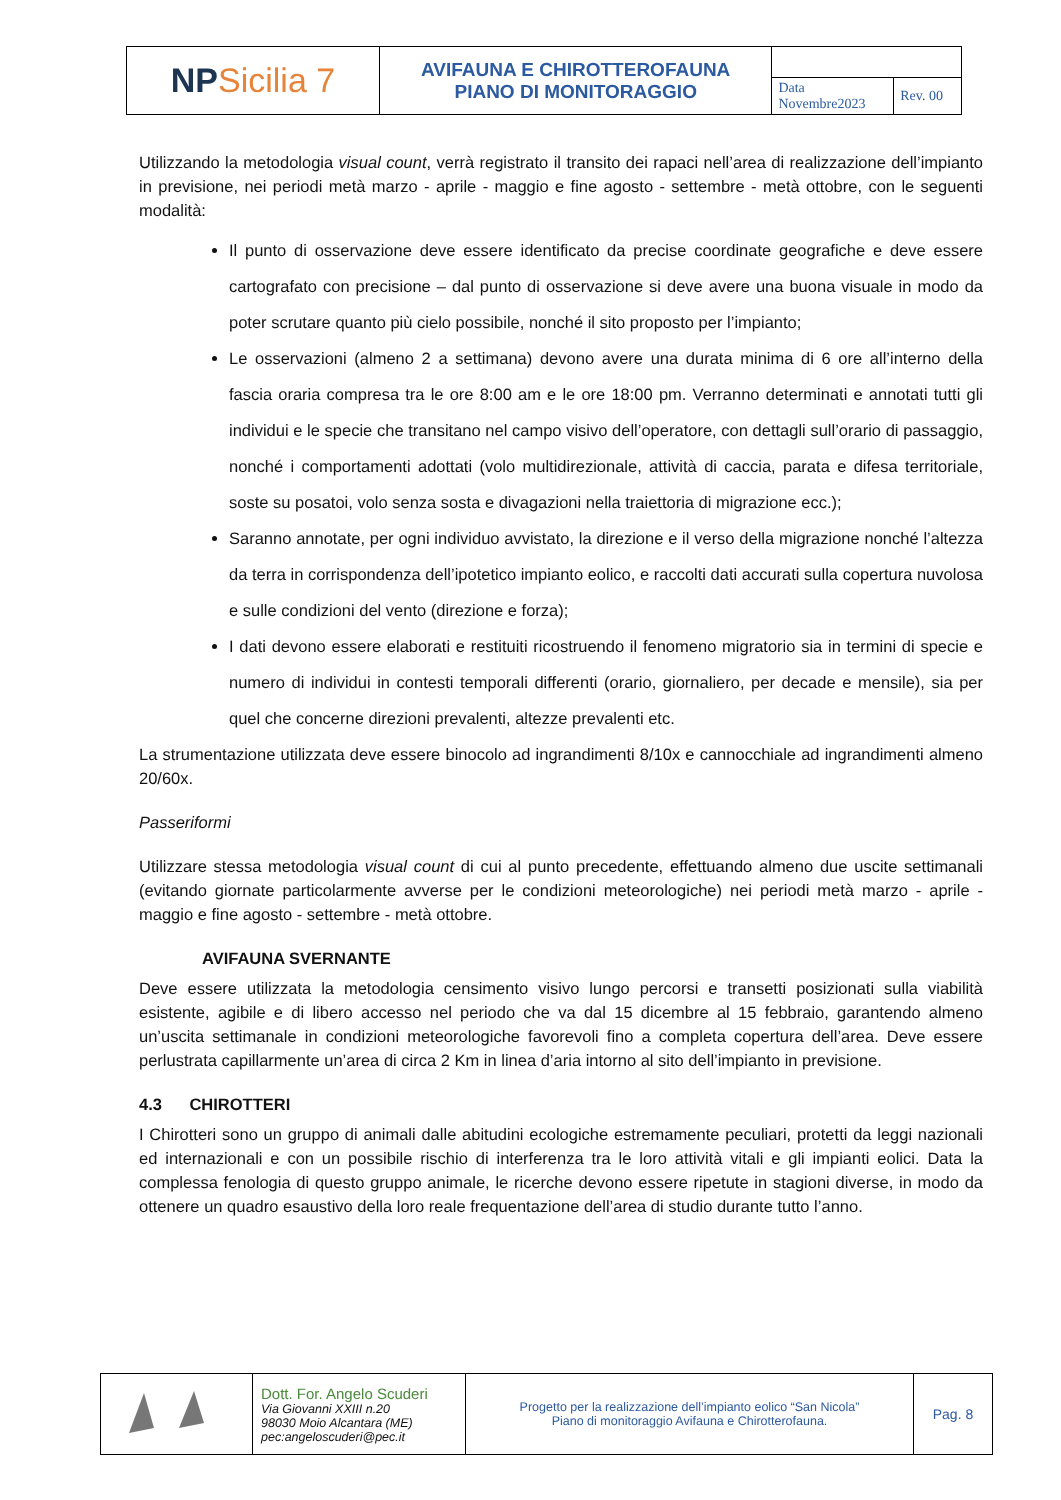| NP Sicilia 7 | AVIFAUNA E CHIROTTEROFAUNA PIANO DI MONITORAGGIO | | |
| | | Data Novembre2023 | Rev. 00 |
Utilizzando la metodologia visual count, verrà registrato il transito dei rapaci nell’area di realizzazione dell’impianto in previsione, nei periodi metà marzo - aprile - maggio e fine agosto - settembre - metà ottobre, con le seguenti modalità:
Il punto di osservazione deve essere identificato da precise coordinate geografiche e deve essere cartografato con precisione – dal punto di osservazione si deve avere una buona visuale in modo da poter scrutare quanto più cielo possibile, nonché il sito proposto per l’impianto;
Le osservazioni (almeno 2 a settimana) devono avere una durata minima di 6 ore all’interno della fascia oraria compresa tra le ore 8:00 am e le ore 18:00 pm. Verranno determinati e annotati tutti gli individui e le specie che transitano nel campo visivo dell’operatore, con dettagli sull’orario di passaggio, nonché i comportamenti adottati (volo multidirezionale, attività di caccia, parata e difesa territoriale, soste su posatoi, volo senza sosta e divagazioni nella traiettoria di migrazione ecc.);
Saranno annotate, per ogni individuo avvistato, la direzione e il verso della migrazione nonché l’altezza da terra in corrispondenza dell’ipotetico impianto eolico, e raccolti dati accurati sulla copertura nuvolosa e sulle condizioni del vento (direzione e forza);
I dati devono essere elaborati e restituiti ricostruendo il fenomeno migratorio sia in termini di specie e numero di individui in contesti temporali differenti (orario, giornaliero, per decade e mensile), sia per quel che concerne direzioni prevalenti, altezze prevalenti etc.
La strumentazione utilizzata deve essere binocolo ad ingrandimenti 8/10x e cannocchiale ad ingrandimenti almeno 20/60x.
Passeriformi
Utilizzare stessa metodologia visual count di cui al punto precedente, effettuando almeno due uscite settimanali (evitando giornate particolarmente avverse per le condizioni meteorologiche) nei periodi metà marzo - aprile - maggio e fine agosto - settembre - metà ottobre.
AVIFAUNA SVERNANTE
Deve essere utilizzata la metodologia censimento visivo lungo percorsi e transetti posizionati sulla viabilità esistente, agibile e di libero accesso nel periodo che va dal 15 dicembre al 15 febbraio, garantendo almeno un’uscita settimanale in condizioni meteorologiche favorevoli fino a completa copertura dell’area. Deve essere perlustrata capillarmente un’area di circa 2 Km in linea d’aria intorno al sito dell’impianto in previsione.
4.3 CHIROTTERI
I Chirotteri sono un gruppo di animali dalle abitudini ecologiche estremamente peculiari, protetti da leggi nazionali ed internazionali e con un possibile rischio di interferenza tra le loro attività vitali e gli impianti eolici. Data la complessa fenologia di questo gruppo animale, le ricerche devono essere ripetute in stagioni diverse, in modo da ottenere un quadro esaustivo della loro reale frequentazione dell’area di studio durante tutto l’anno.
| | Dott. For. Angelo Scuderi Via Giovanni XXIII n.20 98030 Moio Alcantara (ME) pec:angeloscuderi@pec.it | Progetto per la realizzazione dell’impianto eolico “San Nicola” Piano di monitoraggio Avifauna e Chirotterofauna. | Pag. 8 |